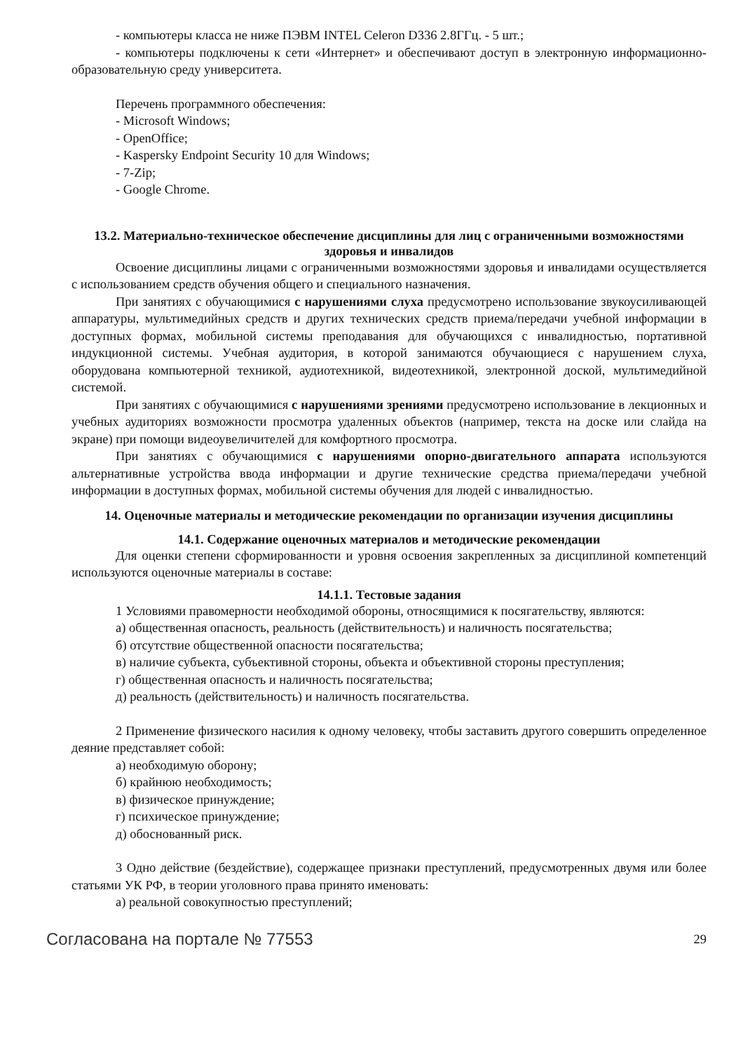- компьютеры класса не ниже ПЭВМ INTEL Celeron D336 2.8ГГц. - 5 шт.;
- компьютеры подключены к сети «Интернет» и обеспечивают доступ в электронную информационно-образовательную среду университета.
Перечень программного обеспечения:
- Microsoft Windows;
- OpenOffice;
- Kaspersky Endpoint Security 10 для Windows;
- 7-Zip;
- Google Chrome.
13.2. Материально-техническое обеспечение дисциплины для лиц с ограниченными возможностями здоровья и инвалидов
Освоение дисциплины лицами с ограниченными возможностями здоровья и инвалидами осуществляется с использованием средств обучения общего и специального назначения.
При занятиях с обучающимися с нарушениями слуха предусмотрено использование звукоусиливающей аппаратуры, мультимедийных средств и других технических средств приема/передачи учебной информации в доступных формах, мобильной системы преподавания для обучающихся с инвалидностью, портативной индукционной системы. Учебная аудитория, в которой занимаются обучающиеся с нарушением слуха, оборудована компьютерной техникой, аудиотехникой, видеотехникой, электронной доской, мультимедийной системой.
При занятиях с обучающимися с нарушениями зрениями предусмотрено использование в лекционных и учебных аудиториях возможности просмотра удаленных объектов (например, текста на доске или слайда на экране) при помощи видеоувеличителей для комфортного просмотра.
При занятиях с обучающимися с нарушениями опорно-двигательного аппарата используются альтернативные устройства ввода информации и другие технические средства приема/передачи учебной информации в доступных формах, мобильной системы обучения для людей с инвалидностью.
14. Оценочные материалы и методические рекомендации по организации изучения дисциплины
14.1. Содержание оценочных материалов и методические рекомендации
Для оценки степени сформированности и уровня освоения закрепленных за дисциплиной компетенций используются оценочные материалы в составе:
14.1.1. Тестовые задания
1 Условиями правомерности необходимой обороны, относящимися к посягательству, являются:
а) общественная опасность, реальность (действительность) и наличность посягательства;
б) отсутствие общественной опасности посягательства;
в) наличие субъекта, субъективной стороны, объекта и объективной стороны преступления;
г) общественная опасность и наличность посягательства;
д) реальность (действительность) и наличность посягательства.
2 Применение физического насилия к одному человеку, чтобы заставить другого совершить определенное деяние представляет собой:
а) необходимую оборону;
б) крайнюю необходимость;
в) физическое принуждение;
г) психическое принуждение;
д) обоснованный риск.
3 Одно действие (бездействие), содержащее признаки преступлений, предусмотренных двумя или более статьями УК РФ, в теории уголовного права принято именовать:
а) реальной совокупностью преступлений;
Согласована на портале № 77553 29